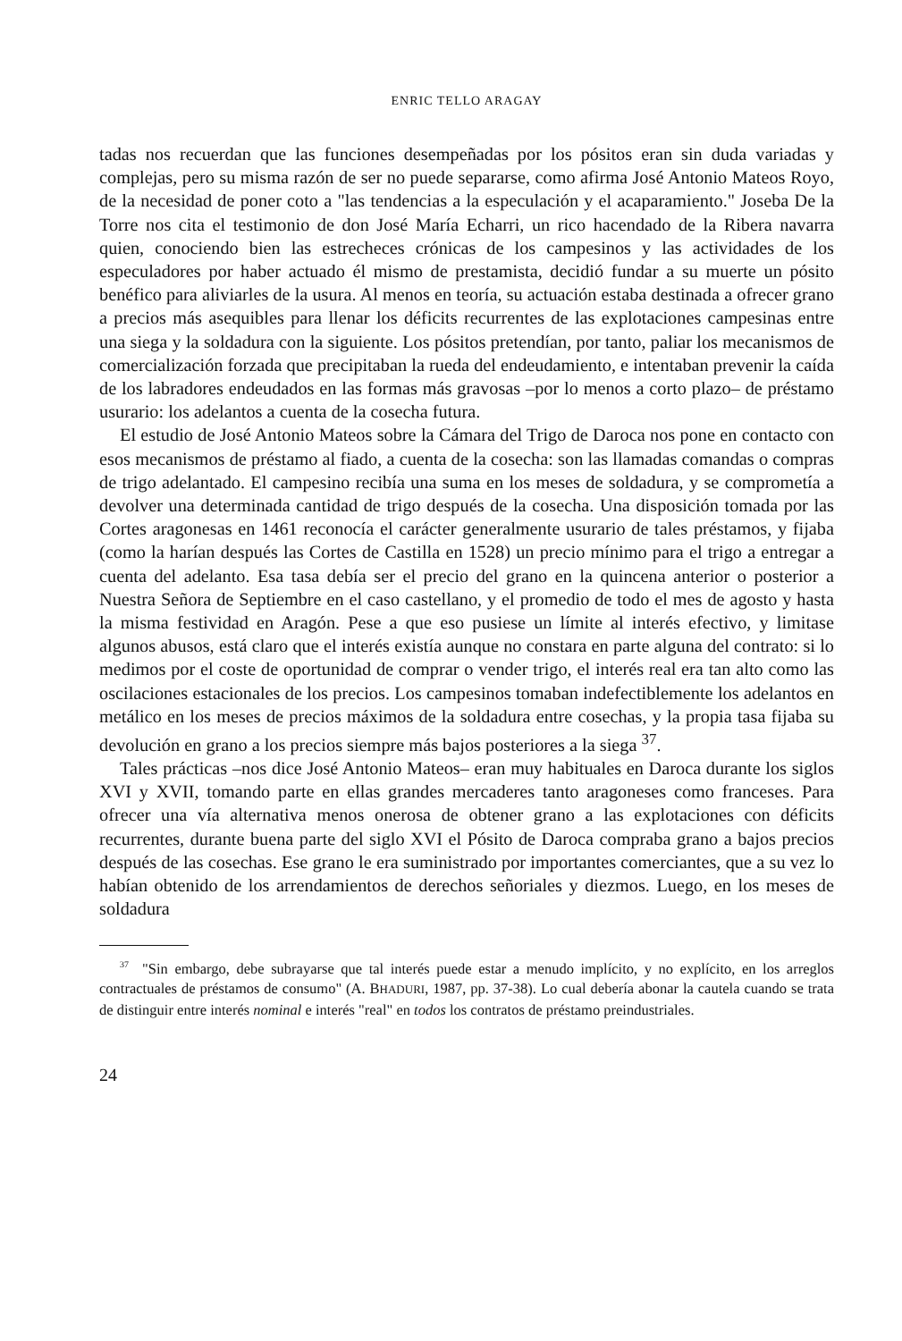ENRIC TELLO ARAGAY
tadas nos recuerdan que las funciones desempeñadas por los pósitos eran sin duda variadas y complejas, pero su misma razón de ser no puede separarse, como afirma José Antonio Mateos Royo, de la necesidad de poner coto a "las tendencias a la especulación y el acaparamiento." Joseba De la Torre nos cita el testimonio de don José María Echarri, un rico hacendado de la Ribera navarra quien, conociendo bien las estrecheces crónicas de los campesinos y las actividades de los especuladores por haber actuado él mismo de prestamista, decidió fundar a su muerte un pósito benéfico para aliviarles de la usura. Al menos en teoría, su actuación estaba destinada a ofrecer grano a precios más asequibles para llenar los déficits recurrentes de las explotaciones campesinas entre una siega y la soldadura con la siguiente. Los pósitos pretendían, por tanto, paliar los mecanismos de comercialización forzada que precipitaban la rueda del endeudamiento, e intentaban prevenir la caída de los labradores endeudados en las formas más gravosas –por lo menos a corto plazo– de préstamo usurario: los adelantos a cuenta de la cosecha futura.
El estudio de José Antonio Mateos sobre la Cámara del Trigo de Daroca nos pone en contacto con esos mecanismos de préstamo al fiado, a cuenta de la cosecha: son las llamadas comandas o compras de trigo adelantado. El campesino recibía una suma en los meses de soldadura, y se comprometía a devolver una determinada cantidad de trigo después de la cosecha. Una disposición tomada por las Cortes aragonesas en 1461 reconocía el carácter generalmente usurario de tales préstamos, y fijaba (como la harían después las Cortes de Castilla en 1528) un precio mínimo para el trigo a entregar a cuenta del adelanto. Esa tasa debía ser el precio del grano en la quincena anterior o posterior a Nuestra Señora de Septiembre en el caso castellano, y el promedio de todo el mes de agosto y hasta la misma festividad en Aragón. Pese a que eso pusiese un límite al interés efectivo, y limitase algunos abusos, está claro que el interés existía aunque no constara en parte alguna del contrato: si lo medimos por el coste de oportunidad de comprar o vender trigo, el interés real era tan alto como las oscilaciones estacionales de los precios. Los campesinos tomaban indefectiblemente los adelantos en metálico en los meses de precios máximos de la soldadura entre cosechas, y la propia tasa fijaba su devolución en grano a los precios siempre más bajos posteriores a la siega <sup>37</sup>.
Tales prácticas –nos dice José Antonio Mateos– eran muy habituales en Daroca durante los siglos XVI y XVII, tomando parte en ellas grandes mercaderes tanto aragoneses como franceses. Para ofrecer una vía alternativa menos onerosa de obtener grano a las explotaciones con déficits recurrentes, durante buena parte del siglo XVI el Pósito de Daroca compraba grano a bajos precios después de las cosechas. Ese grano le era suministrado por importantes comerciantes, que a su vez lo habían obtenido de los arrendamientos de derechos señoriales y diezmos. Luego, en los meses de soldadura
<sup>37</sup> "Sin embargo, debe subrayarse que tal interés puede estar a menudo implícito, y no explícito, en los arreglos contractuales de préstamos de consumo" (A. BHADURI, 1987, pp. 37-38). Lo cual debería abonar la cautela cuando se trata de distinguir entre interés nominal e interés "real" en todos los contratos de préstamo preindustriales.
24